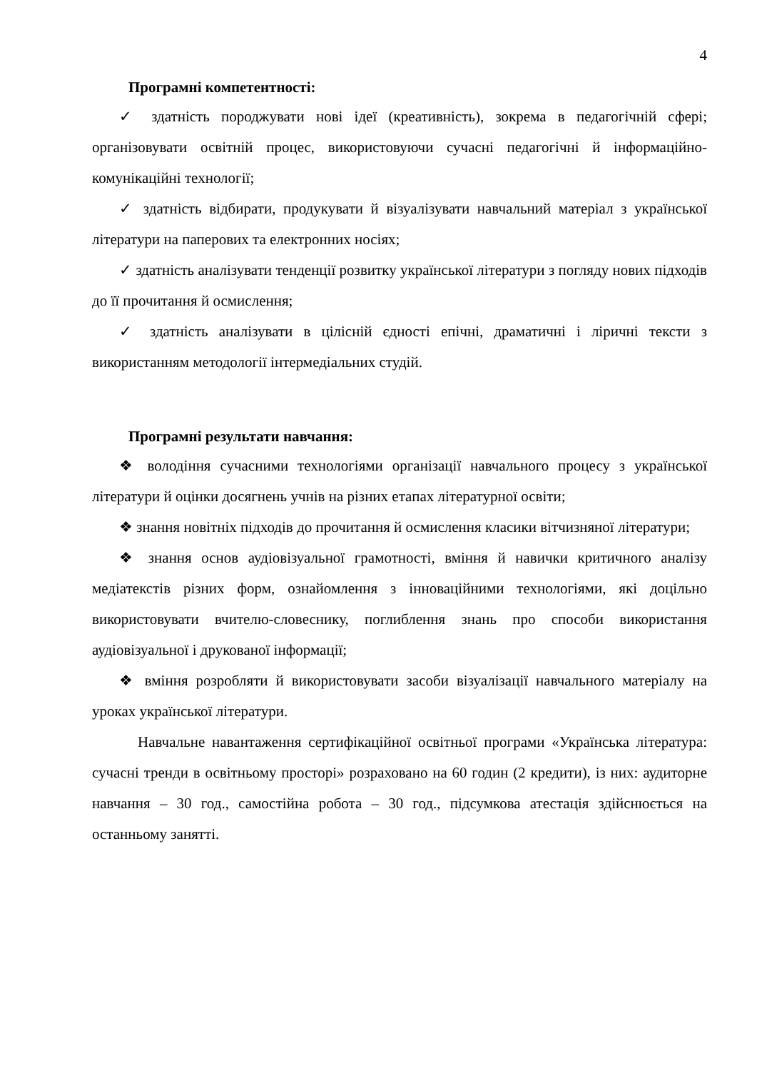4
Програмні компетентності:
✓ здатність породжувати нові ідеї (креативність), зокрема в педагогічній сфері; організовувати освітній процес, використовуючи сучасні педагогічні й інформаційно-комунікаційні технології;
✓ здатність відбирати, продукувати й візуалізувати навчальний матеріал з української літератури на паперових та електронних носіях;
✓ здатність аналізувати тенденції розвитку української літератури з погляду нових підходів до її прочитання й осмислення;
✓ здатність аналізувати в цілісній єдності епічні, драматичні і ліричні тексти з використанням методології інтермедіальних студій.
Програмні результати навчання:
❖ володіння сучасними технологіями організації навчального процесу з української літератури й оцінки досягнень учнів на різних етапах літературної освіти;
❖ знання новітніх підходів до прочитання й осмислення класики вітчизняної літератури;
❖ знання основ аудіовізуальної грамотності, вміння й навички критичного аналізу медіатекстів різних форм, ознайомлення з інноваційними технологіями, які доцільно використовувати вчителю-словеснику, поглиблення знань про способи використання аудіовізуальної і друкованої інформації;
❖ вміння розробляти й використовувати засоби візуалізації навчального матеріалу на уроках української літератури.
Навчальне навантаження сертифікаційної освітньої програми «Українська література: сучасні тренди в освітньому просторі» розраховано на 60 годин (2 кредити), із них: аудиторне навчання – 30 год., самостійна робота – 30 год., підсумкова атестація здійснюється на останньому занятті.